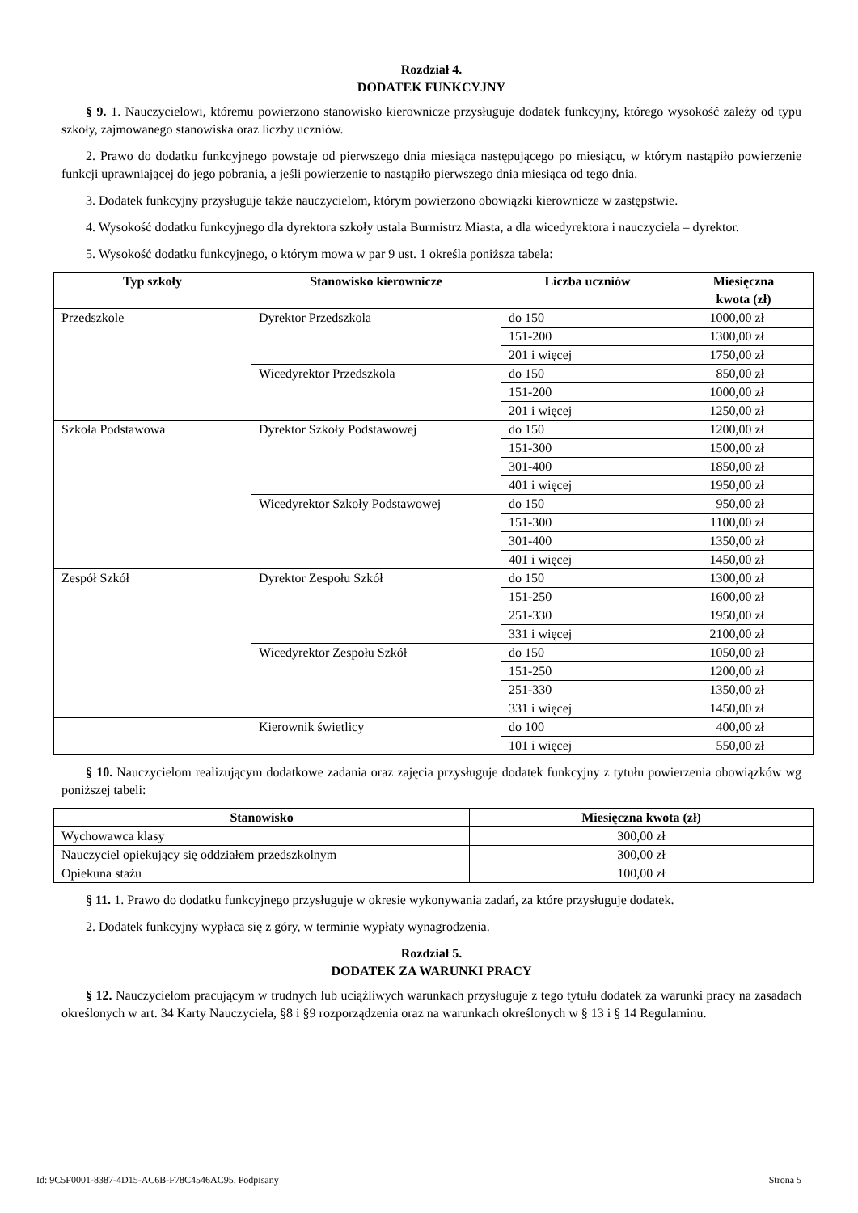Rozdział 4.
DODATEK FUNKCYJNY
§ 9. 1. Nauczycielowi, któremu powierzono stanowisko kierownicze przysługuje dodatek funkcyjny, którego wysokość zależy od typu szkoły, zajmowanego stanowiska oraz liczby uczniów.
2. Prawo do dodatku funkcyjnego powstaje od pierwszego dnia miesiąca następującego po miesiącu, w którym nastąpiło powierzenie funkcji uprawniającej do jego pobrania, a jeśli powierzenie to nastąpiło pierwszego dnia miesiąca od tego dnia.
3. Dodatek funkcyjny przysługuje także nauczycielom, którym powierzono obowiązki kierownicze w zastępstwie.
4. Wysokość dodatku funkcyjnego dla dyrektora szkoły ustala Burmistrz Miasta, a dla wicedyrektora i nauczyciela – dyrektor.
5. Wysokość dodatku funkcyjnego, o którym mowa w par 9 ust. 1 określa poniższa tabela:
| Typ szkoły | Stanowisko kierownicze | Liczba uczniów | Miesięczna kwota (zł) |
| --- | --- | --- | --- |
| Przedszkole | Dyrektor Przedszkola | do 150 | 1000,00 zł |
| | | 151-200 | 1300,00 zł |
| | | 201 i więcej | 1750,00 zł |
| | Wicedyrektor Przedszkola | do 150 | 850,00 zł |
| | | 151-200 | 1000,00 zł |
| | | 201 i więcej | 1250,00 zł |
| Szkoła Podstawowa | Dyrektor Szkoły Podstawowej | do 150 | 1200,00 zł |
| | | 151-300 | 1500,00 zł |
| | | 301-400 | 1850,00 zł |
| | | 401 i więcej | 1950,00 zł |
| | Wicedyrektor Szkoły Podstawowej | do 150 | 950,00 zł |
| | | 151-300 | 1100,00 zł |
| | | 301-400 | 1350,00 zł |
| | | 401 i więcej | 1450,00 zł |
| Zespół Szkół | Dyrektor Zespołu Szkół | do 150 | 1300,00 zł |
| | | 151-250 | 1600,00 zł |
| | | 251-330 | 1950,00 zł |
| | | 331 i więcej | 2100,00 zł |
| | Wicedyrektor Zespołu Szkół | do 150 | 1050,00 zł |
| | | 151-250 | 1200,00 zł |
| | | 251-330 | 1350,00 zł |
| | | 331 i więcej | 1450,00 zł |
| | Kierownik świetlicy | do 100 | 400,00 zł |
| | | 101 i więcej | 550,00 zł |
§ 10. Nauczycielom realizującym dodatkowe zadania oraz zajęcia przysługuje dodatek funkcyjny z tytułu powierzenia obowiązków wg poniższej tabeli:
| Stanowisko | Miesięczna kwota (zł) |
| --- | --- |
| Wychowawca klasy | 300,00 zł |
| Nauczyciel opiekujący się oddziałem przedszkolnym | 300,00 zł |
| Opiekuna stażu | 100,00 zł |
§ 11. 1. Prawo do dodatku funkcyjnego przysługuje w okresie wykonywania zadań, za które przysługuje dodatek.
2. Dodatek funkcyjny wypłaca się z góry, w terminie wypłaty wynagrodzenia.
Rozdział 5.
DODATEK ZA WARUNKI PRACY
§ 12. Nauczycielom pracującym w trudnych lub uciążliwych warunkach przysługuje z tego tytułu dodatek za warunki pracy na zasadach określonych w art. 34 Karty Nauczyciela, §8 i §9 rozporządzenia oraz na warunkach określonych w § 13 i § 14 Regulaminu.
Id: 9C5F0001-8387-4D15-AC6B-F78C4546AC95. Podpisany Strona 5